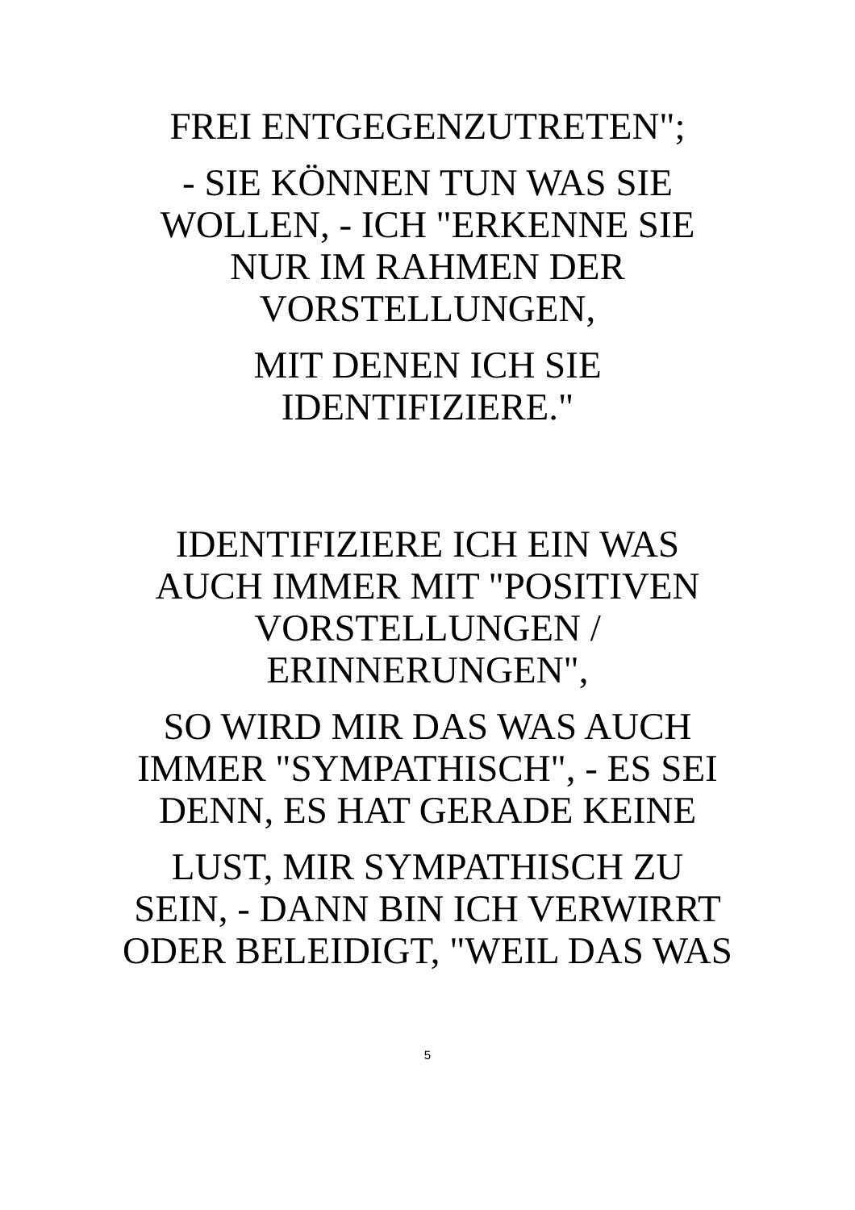FREI ENTGEGENZUTRETEN";
- SIE KÖNNEN TUN WAS SIE WOLLEN, - ICH "ERKENNE SIE NUR IM RAHMEN DER VORSTELLUNGEN,
MIT DENEN ICH SIE IDENTIFIZIERE."
IDENTIFIZIERE ICH EIN WAS AUCH IMMER MIT "POSITIVEN VORSTELLUNGEN / ERINNERUNGEN",
SO WIRD MIR DAS WAS AUCH IMMER "SYMPATHISCH", - ES SEI DENN, ES HAT GERADE KEINE
LUST, MIR SYMPATHISCH ZU SEIN, - DANN BIN ICH VERWIRRT ODER BELEIDIGT, "WEIL DAS WAS
5